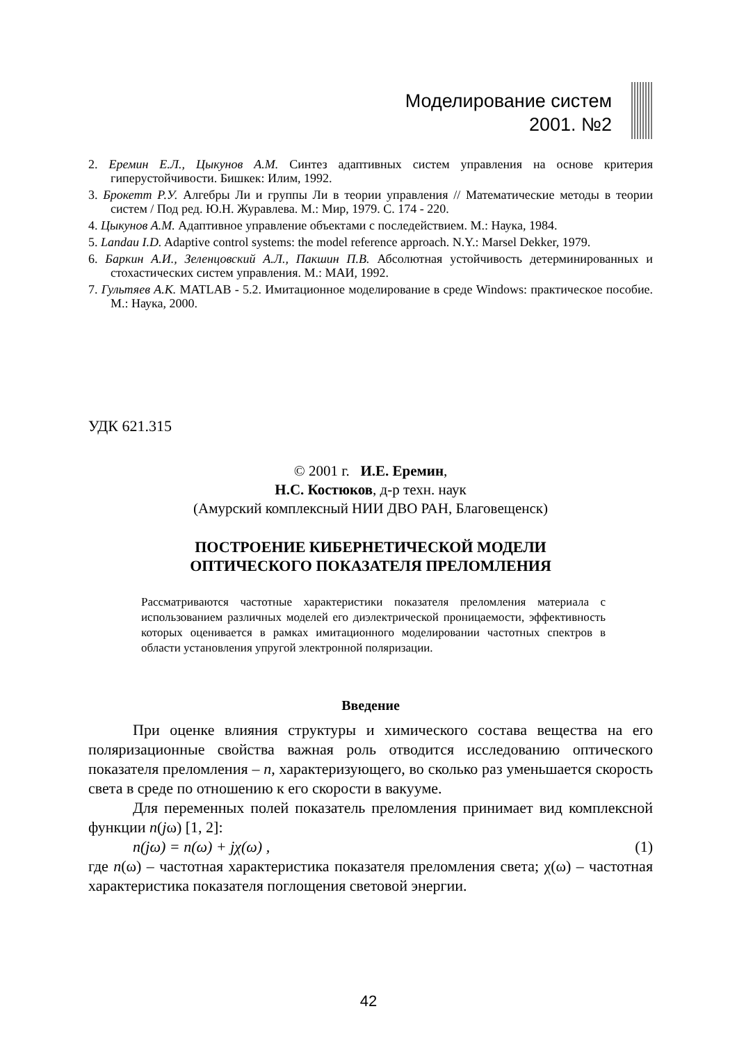Моделирование систем
2001. №2
2. Еремин Е.Л., Цыкунов А.М. Синтез адаптивных систем управления на основе критерия гиперустойчивости. Бишкек: Илим, 1992.
3. Брокетт Р.У. Алгебры Ли и группы Ли в теории управления // Математические методы в теории систем / Под ред. Ю.Н. Журавлева. М.: Мир, 1979. С. 174 - 220.
4. Цыкунов А.М. Адаптивное управление объектами с последействием. М.: Наука, 1984.
5. Landau I.D. Adaptive control systems: the model reference approach. N.Y.: Marsel Dekker, 1979.
6. Баркин А.И., Зеленцовский А.Л., Пакшин П.В. Абсолютная устойчивость детерминированных и стохастических систем управления. М.: МАИ, 1992.
7. Гультяев А.К. MATLAB - 5.2. Имитационное моделирование в среде Windows: практическое пособие. М.: Наука, 2000.
УДК 621.315
© 2001 г. И.Е. Еремин,
Н.С. Костюков, д-р техн. наук
(Амурский комплексный НИИ ДВО РАН, Благовещенск)
ПОСТРОЕНИЕ КИБЕРНЕТИЧЕСКОЙ МОДЕЛИ
ОПТИЧЕСКОГО ПОКАЗАТЕЛЯ ПРЕЛОМЛЕНИЯ
Рассматриваются частотные характеристики показателя преломления материала с использованием различных моделей его диэлектрической проницаемости, эффективность которых оценивается в рамках имитационного моделировании частотных спектров в области установления упругой электронной поляризации.
Введение
При оценке влияния структуры и химического состава вещества на его поляризационные свойства важная роль отводится исследованию оптического показателя преломления – n, характеризующего, во сколько раз уменьшается скорость света в среде по отношению к его скорости в вакууме.
Для переменных полей показатель преломления принимает вид комплексной функции n(jω) [1, 2]:
n(jω) = n(ω) + jχ(ω) , (1)
где n(ω) – частотная характеристика показателя преломления света; χ(ω) – частотная характеристика показателя поглощения световой энергии.
42